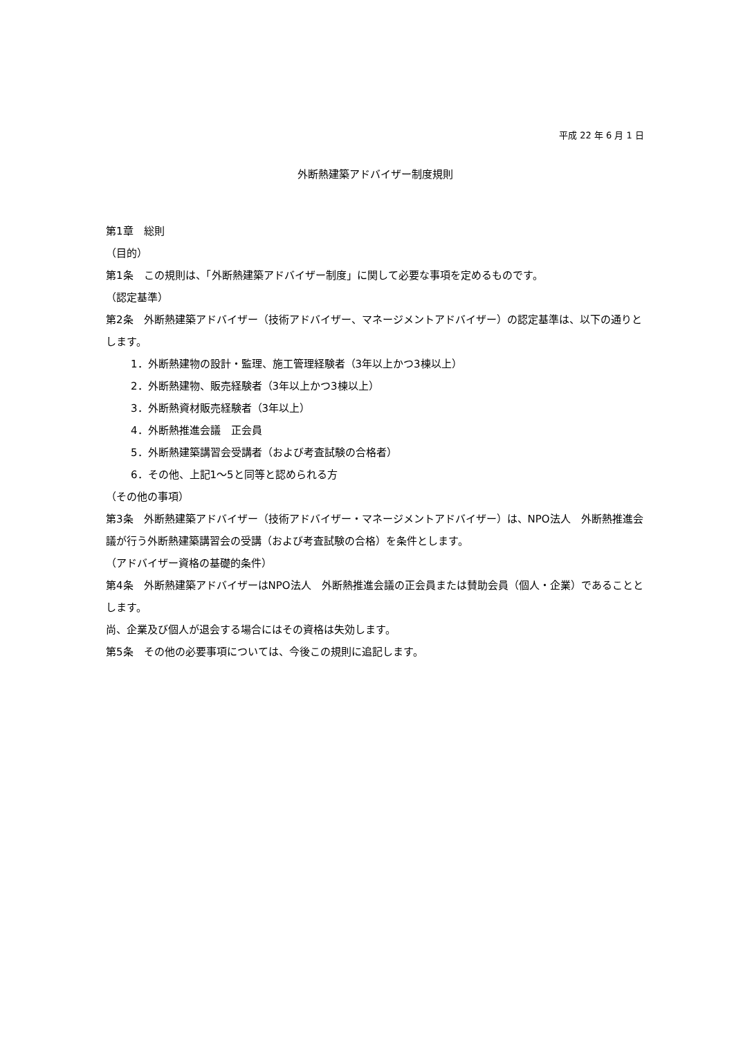平成 22 年 6 月 1 日
外断熱建築アドバイザー制度規則
第1章　総則
（目的）
第1条　この規則は、「外断熱建築アドバイザー制度」に関して必要な事項を定めるものです。
（認定基準）
第2条　外断熱建築アドバイザー（技術アドバイザー、マネージメントアドバイザー）の認定基準は、以下の通りとします。
1．外断熱建物の設計・監理、施工管理経験者（3年以上かつ3棟以上）
2．外断熱建物、販売経験者（3年以上かつ3棟以上）
3．外断熱資材販売経験者（3年以上）
4．外断熱推進会議　正会員
5．外断熱建築講習会受講者（および考査試験の合格者）
6．その他、上記1～5と同等と認められる方
（その他の事項）
第3条　外断熱建築アドバイザー（技術アドバイザー・マネージメントアドバイザー）は、NPO法人　外断熱推進会議が行う外断熱建築講習会の受講（および考査試験の合格）を条件とします。
（アドバイザー資格の基礎的条件）
第4条　外断熱建築アドバイザーはNPO法人　外断熱推進会議の正会員または賛助会員（個人・企業）であることとします。
尚、企業及び個人が退会する場合にはその資格は失効します。
第5条　その他の必要事項については、今後この規則に追記します。